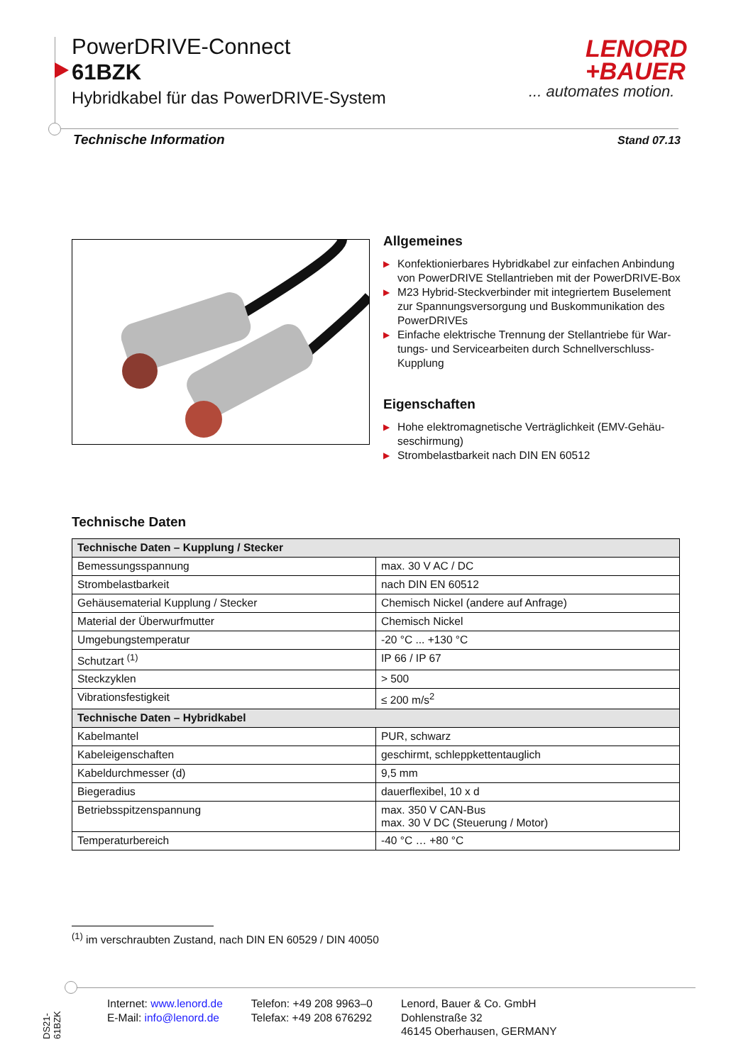PowerDRIVE-Connect
61BZK
Hybridkabel für das PowerDRIVE-System
LENORD
+BAUER
... automates motion.
Technische Information Stand 07.13
Allgemeines
▶ Konfektionierbares Hybridkabel zur einfachen Anbindung von PowerDRIVE Stellantrieben mit der PowerDRIVE-Box
▶ M23 Hybrid-Steckverbinder mit integriertem Buselement zur Spannungsversorgung und Buskommunikation des PowerDRIVEs
▶ Einfache elektrische Trennung der Stellantriebe für War­tungs- und Servicearbeiten durch Schnellverschluss-Kupplung
Eigenschaften
▶ Hohe elektromagnetische Verträglichkeit (EMV-Gehäu­seschirmung)
▶ Strombelastbarkeit nach DIN EN 60512
Technische Daten
| Technische Daten – Kupplung / Stecker | |
| --- | --- |
| Bemessungsspannung | max. 30 V AC / DC |
| Strombelastbarkeit | nach DIN EN 60512 |
| Gehäusematerial Kupplung / Stecker | Chemisch Nickel (andere auf Anfrage) |
| Material der Überwurfmutter | Chemisch Nickel |
| Umgebungstemperatur | -20 °C ... +130 °C |
| Schutzart <sup>(1)</sup> | IP 66 / IP 67 |
| Steckzyklen | > 500 |
| Vibrationsfestigkeit | ≤ 200 m/s<sup>2</sup> |
| Technische Daten – Hybridkabel | |
| Kabelmantel | PUR, schwarz |
| Kabeleigenschaften | geschirmt, schleppkettentauglich |
| Kabeldurchmesser (d) | 9,5 mm |
| Biegeradius | dauerflexibel, 10 x d |
| Betriebsspitzenspannung | max. 350 V CAN-Bus max. 30 V DC (Steuerung / Motor) |
| Temperaturbereich | -40 °C … +80 °C |
<sup>(1)</sup> im verschraubten Zustand, nach DIN EN 60529 / DIN 40050
DS21-61BZK
Internet: www.lenord.de
E-Mail: info@lenord.de
Telefon: +49 208 9963–0
Telefax: +49 208 676292
Lenord, Bauer & Co. GmbH
Dohlenstraße 32
46145 Oberhausen, GERMANY